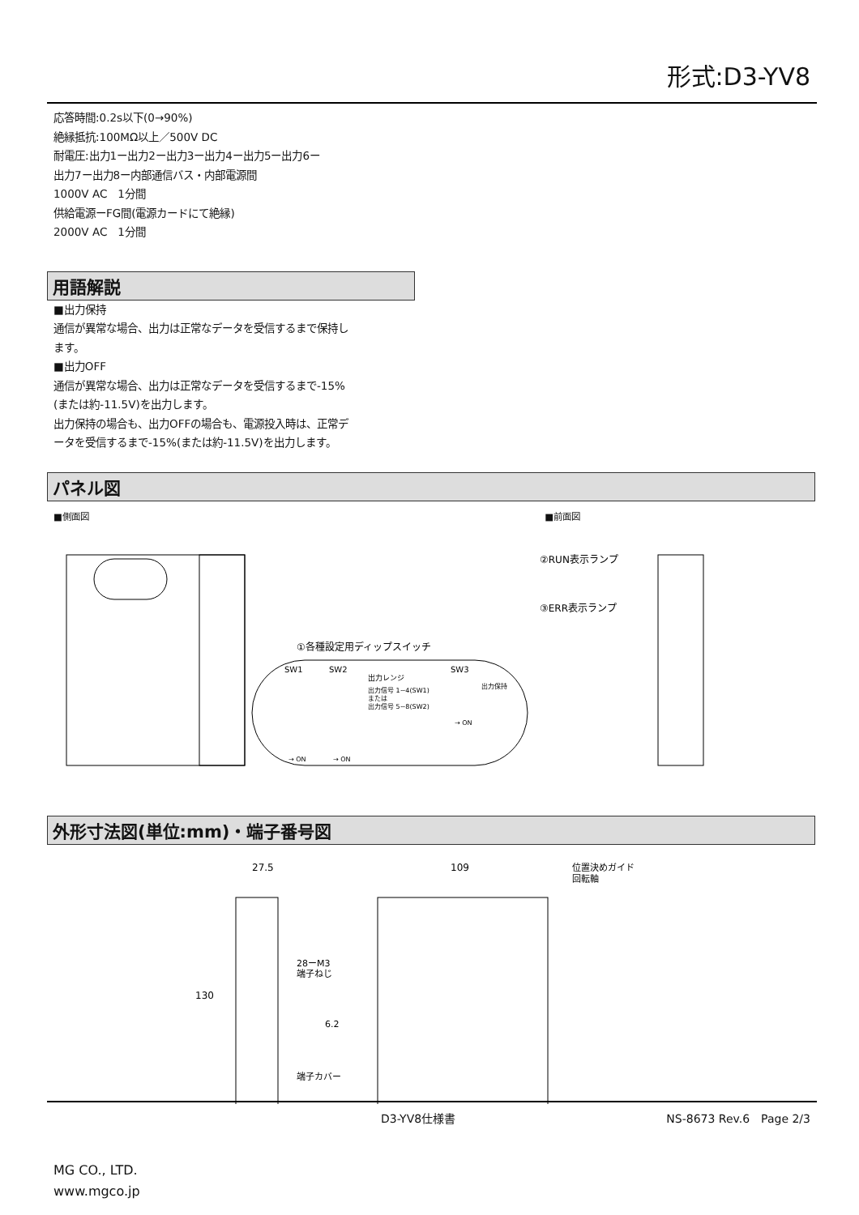形式:D3-YV8
応答時間:0.2s以下(0→90%)
絶縁抵抗:100MΩ以上／500V DC
耐電圧:出力1ー出力2ー出力3ー出力4ー出力5ー出力6ー
出力7ー出力8ー内部通信バス・内部電源間
1000V AC　1分間
供給電源ーFG間(電源カードにて絶縁)
2000V AC　1分間
用語解説
■出力保持
通信が異常な場合、出力は正常なデータを受信するまで保持し
ます。
■出力OFF
通信が異常な場合、出力は正常なデータを受信するまで-15%
(または約-11.5V)を出力します。
出力保持の場合も、出力OFFの場合も、電源投入時は、正常デ
ータを受信するまで-15%(または約-11.5V)を出力します。
パネル図
■側面図 ■前面図
①各種設定用ディップスイッチ
SW1
SW2
SW3
出力レンジ
出力信号 1~4(SW1)
または
出力信号 5~8(SW2)
出力保持
→ ON
→ ON
→ ON
②RUN表示ランプ
③ERR表示ランプ
外形寸法図(単位:mm)・端子番号図
27.5
109
位置決めガイド
回転軸
130
28ーM3
端子ねじ
6.2
端子カバー
D3-YV8仕様書 NS-8673 Rev.6　Page 2/3
MG CO., LTD.
www.mgco.jp